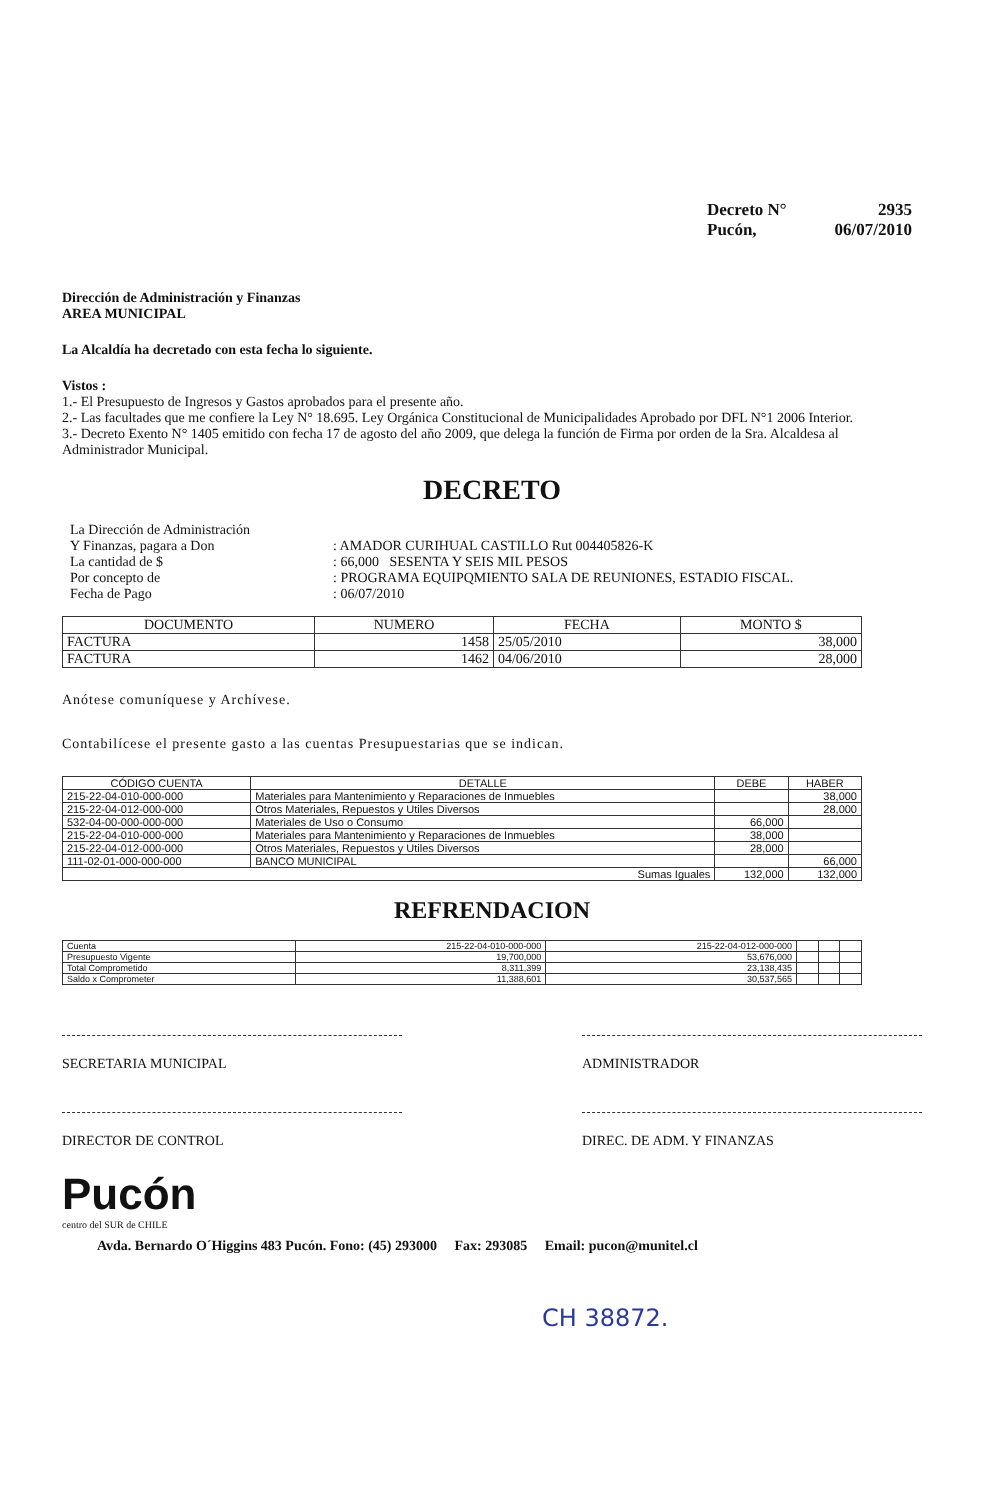Decreto N° 2935
Pucón, 06/07/2010
Dirección de Administración y Finanzas
AREA MUNICIPAL
La Alcaldía ha decretado con esta fecha lo siguiente.
Vistos :
1.- El Presupuesto de Ingresos y Gastos aprobados para el presente año.
2.- Las facultades que me confiere la Ley N° 18.695. Ley Orgánica Constitucional de Municipalidades Aprobado por DFL N°1 2006 Interior.
3.- Decreto Exento N° 1405 emitido con fecha 17 de agosto del año 2009, que delega la función de Firma por orden de la Sra. Alcaldesa al Administrador Municipal.
DECRETO
| La Dirección de Administración | |
| Y Finanzas, pagara a Don | : AMADOR CURIHUAL CASTILLO Rut 004405826-K |
| La cantidad de $ | : 66,000 SESENTA Y SEIS MIL PESOS |
| Por concepto de | : PROGRAMA EQUIPQMIENTO SALA DE REUNIONES, ESTADIO FISCAL. |
| Fecha de Pago | : 06/07/2010 |
| DOCUMENTO | NUMERO | FECHA | MONTO $ |
| --- | --- | --- | --- |
| FACTURA | 1458 | 25/05/2010 | 38,000 |
| FACTURA | 1462 | 04/06/2010 | 28,000 |
Anótese comuníquese y Archívese.
Contabilícese el presente gasto a las cuentas Presupuestarias que se indican.
| CÓDIGO CUENTA | DETALLE | DEBE | HABER |
| --- | --- | --- | --- |
| 215-22-04-010-000-000 | Materiales para Mantenimiento y Reparaciones de Inmuebles | | 38,000 |
| 215-22-04-012-000-000 | Otros Materiales, Repuestos y Utiles Diversos | | 28,000 |
| 532-04-00-000-000-000 | Materiales de Uso o Consumo | 66,000 | |
| 215-22-04-010-000-000 | Materiales para Mantenimiento y Reparaciones de Inmuebles | 38,000 | |
| 215-22-04-012-000-000 | Otros Materiales, Repuestos y Utiles Diversos | 28,000 | |
| 111-02-01-000-000-000 | BANCO MUNICIPAL | | 66,000 |
| Sumas Iguales | | 132,000 | 132,000 |
REFRENDACION
| Cuenta | 215-22-04-010-000-000 | 215-22-04-012-000-000 | | | |
| Presupuesto Vigente | 19,700,000 | 53,676,000 | | | |
| Total Comprometido | 8,311,399 | 23,138,435 | | | |
| Saldo x Comprometer | 11,388,601 | 30,537,565 | | | |
SECRETARIA MUNICIPAL ADMINISTRADOR
DIRECTOR DE CONTROL DIREC. DE ADM. Y FINANZAS
Pucón
centro del SUR de CHILE
Avda. Bernardo O´Higgins 483 Pucón. Fono: (45) 293000 Fax: 293085 Email: pucon@munitel.cl
CH 38872.